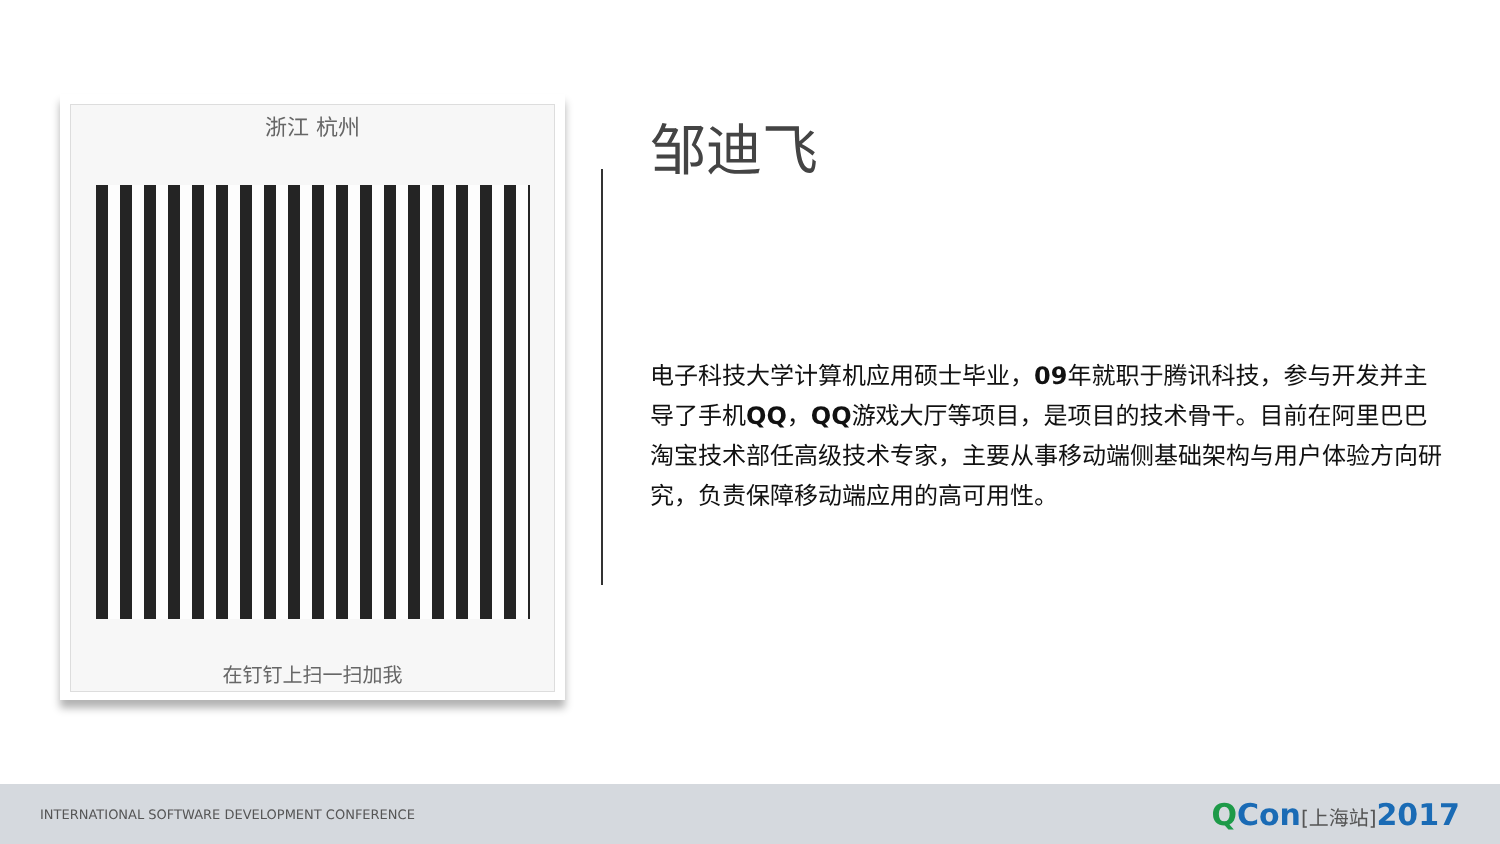浙江 杭州
在钉钉上扫一扫加我
邹迪飞
电子科技大学计算机应用硕士毕业，09年就职于腾讯科技，参与开发并主导了手机QQ，QQ游戏大厅等项目，是项目的技术骨干。目前在阿里巴巴淘宝技术部任高级技术专家，主要从事移动端侧基础架构与用户体验方向研究，负责保障移动端应用的高可用性。
INTERNATIONAL SOFTWARE DEVELOPMENT CONFERENCE
QCon[上海站] 2017